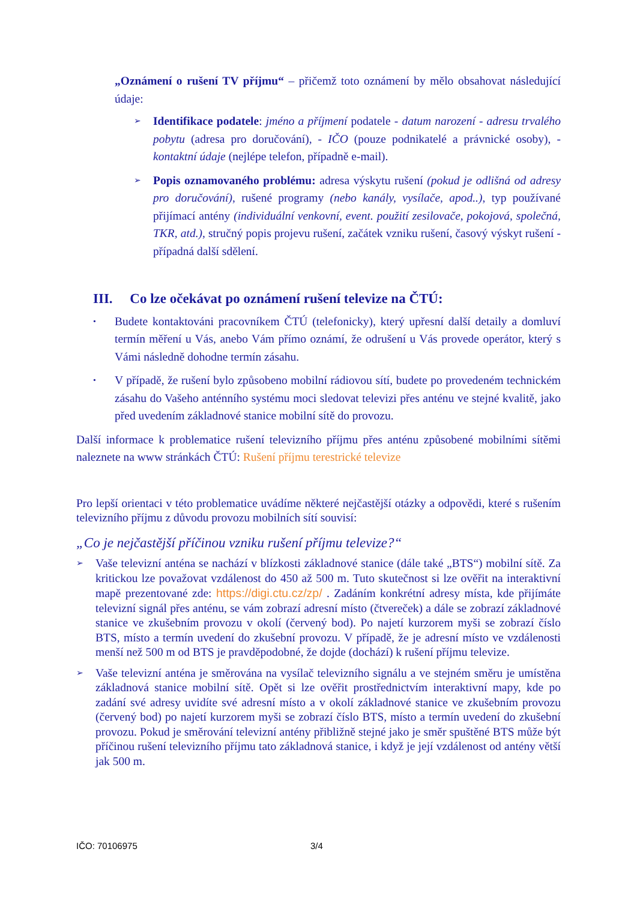„Oznámení o rušení TV příjmu“ – přičemž toto oznámení by mělo obsahovat následující údaje:
➢ Identifikace podatele: jméno a příjmení podatele - datum narození - adresu trvalého pobytu (adresa pro doručování), - IČO (pouze podnikatelé a právnické osoby), - kontaktní údaje (nejlépe telefon, případně e-mail).
➢ Popis oznamovaného problému: adresa výskytu rušení (pokud je odlišná od adresy pro doručování), rušené programy (nebo kanály, vysílače, apod..), typ používané přijímací antény (individuální venkovní, event. použití zesilovače, pokojová, společná, TKR, atd.), stručný popis projevu rušení, začátek vzniku rušení, časový výskyt rušení - případná další sdělení.
III. Co lze očekávat po oznámení rušení televize na ČTÚ:
• Budete kontaktováni pracovníkem ČTÚ (telefonicky), který upřesní další detaily a domluví termín měření u Vás, anebo Vám přímo oznámí, že odrušení u Vás provede operátor, který s Vámi následně dohodne termín zásahu.
• V případě, že rušení bylo způsobeno mobilní rádiovou sítí, budete po provedeném technickém zásahu do Vašeho anténního systému moci sledovat televizi přes anténu ve stejné kvalitě, jako před uvedením základnové stanice mobilní sítě do provozu.
Další informace k problematice rušení televizního příjmu přes anténu způsobené mobilními sítěmi naleznete na www stránkách ČTÚ: Rušení příjmu terestrické televize
Pro lepší orientaci v této problematice uvádíme některé nejčastější otázky a odpovědi, které s rušením televizního příjmu z důvodu provozu mobilních sítí souvisí:
„Co je nejčastější příčinou vzniku rušení příjmu televize?“
➢ Vaše televizní anténa se nachází v blízkosti základnové stanice (dále také „BTS“) mobilní sítě. Za kritickou lze považovat vzdálenost do 450 až 500 m. Tuto skutečnost si lze ověřit na interaktivní mapě prezentované zde: https://digi.ctu.cz/zp/ . Zadáním konkrétní adresy místa, kde přijímáte televizní signál přes anténu, se vám zobrazí adresní místo (čtvereček) a dále se zobrazí základnové stanice ve zkušebním provozu v okolí (červený bod). Po najetí kurzorem myši se zobrazí číslo BTS, místo a termín uvedení do zkušební provozu. V případě, že je adresní místo ve vzdálenosti menší než 500 m od BTS je pravděpodobné, že dojde (dochází) k rušení příjmu televize.
➢ Vaše televizní anténa je směrována na vysílač televizního signálu a ve stejném směru je umístěna základnová stanice mobilní sítě. Opět si lze ověřit prostřednictvím interaktivní mapy, kde po zadání své adresy uvidíte své adresní místo a v okolí základnové stanice ve zkušebním provozu (červený bod) po najetí kurzorem myši se zobrazí číslo BTS, místo a termín uvedení do zkušební provozu. Pokud je směrování televizní antény přibližně stejné jako je směr spuštěné BTS může být příčinou rušení televizního příjmu tato základnová stanice, i když je její vzdálenost od antény větší jak 500 m.
IČO: 70106975 3/4